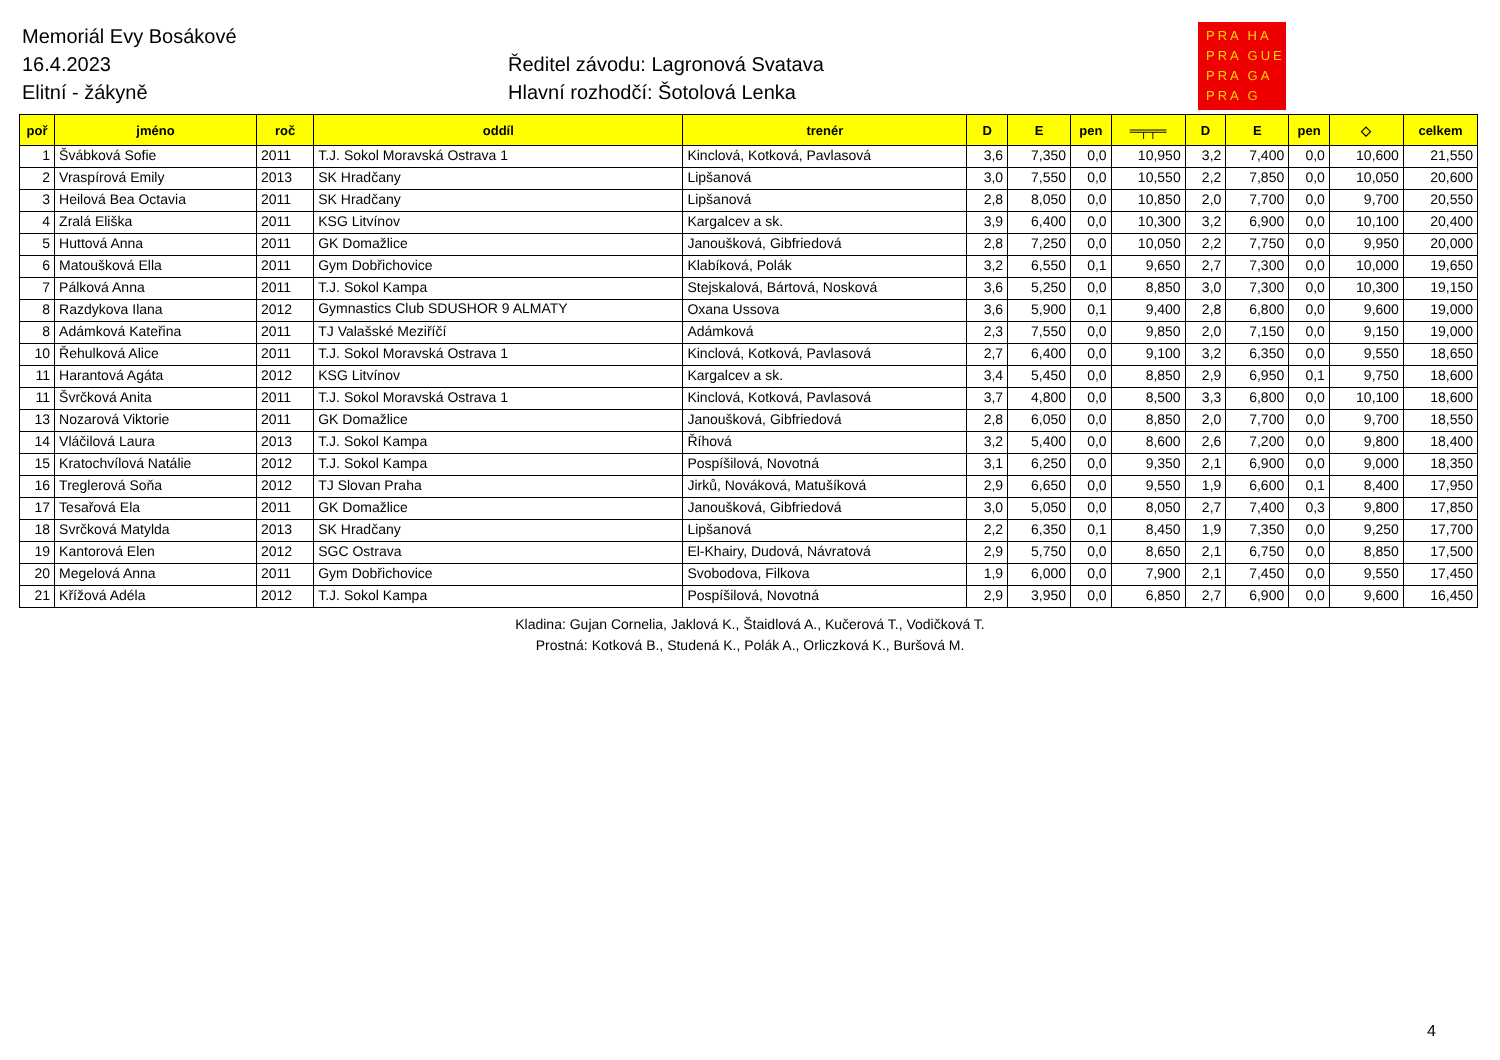Memoriál Evy Bosákové
16.4.2023
Elitní - žákyně
Ředitel závodu: Lagronová Svatava
Hlavní rozhodčí: Šotolová Lenka
PRA HA
PRA GUE
PRA GA
PRA G
| poř | jméno | roč | oddíl | trenér | D | E | pen | ═╤╤═ | D | E | pen | ◇ | celkem |
| --- | --- | --- | --- | --- | --- | --- | --- | --- | --- | --- | --- | --- | --- |
| 1 | Švábková Sofie | 2011 | T.J. Sokol Moravská Ostrava 1 | Kinclová, Kotková, Pavlasová | 3,6 | 7,350 | 0,0 | 10,950 | 3,2 | 7,400 | 0,0 | 10,600 | 21,550 |
| 2 | Vraspírová Emily | 2013 | SK Hradčany | Lipšanová | 3,0 | 7,550 | 0,0 | 10,550 | 2,2 | 7,850 | 0,0 | 10,050 | 20,600 |
| 3 | Heilová Bea Octavia | 2011 | SK Hradčany | Lipšanová | 2,8 | 8,050 | 0,0 | 10,850 | 2,0 | 7,700 | 0,0 | 9,700 | 20,550 |
| 4 | Zralá Eliška | 2011 | KSG Litvínov | Kargalcev a sk. | 3,9 | 6,400 | 0,0 | 10,300 | 3,2 | 6,900 | 0,0 | 10,100 | 20,400 |
| 5 | Huttová Anna | 2011 | GK Domažlice | Janoušková, Gibfriedová | 2,8 | 7,250 | 0,0 | 10,050 | 2,2 | 7,750 | 0,0 | 9,950 | 20,000 |
| 6 | Matoušková Ella | 2011 | Gym Dobřichovice | Klabíková, Polák | 3,2 | 6,550 | 0,1 | 9,650 | 2,7 | 7,300 | 0,0 | 10,000 | 19,650 |
| 7 | Pálková Anna | 2011 | T.J. Sokol Kampa | Stejskalová, Bártová, Nosková | 3,6 | 5,250 | 0,0 | 8,850 | 3,0 | 7,300 | 0,0 | 10,300 | 19,150 |
| 8 | Razdykova Ilana | 2012 | Gymnastics Club SDUSHOR 9 ALMATY | Oxana Ussova | 3,6 | 5,900 | 0,1 | 9,400 | 2,8 | 6,800 | 0,0 | 9,600 | 19,000 |
| 8 | Adámková Kateřina | 2011 | TJ Valašské Meziříčí | Adámková | 2,3 | 7,550 | 0,0 | 9,850 | 2,0 | 7,150 | 0,0 | 9,150 | 19,000 |
| 10 | Řehulková Alice | 2011 | T.J. Sokol Moravská Ostrava 1 | Kinclová, Kotková, Pavlasová | 2,7 | 6,400 | 0,0 | 9,100 | 3,2 | 6,350 | 0,0 | 9,550 | 18,650 |
| 11 | Harantová Agáta | 2012 | KSG Litvínov | Kargalcev a sk. | 3,4 | 5,450 | 0,0 | 8,850 | 2,9 | 6,950 | 0,1 | 9,750 | 18,600 |
| 11 | Švrčková Anita | 2011 | T.J. Sokol Moravská Ostrava 1 | Kinclová, Kotková, Pavlasová | 3,7 | 4,800 | 0,0 | 8,500 | 3,3 | 6,800 | 0,0 | 10,100 | 18,600 |
| 13 | Nozarová Viktorie | 2011 | GK Domažlice | Janoušková, Gibfriedová | 2,8 | 6,050 | 0,0 | 8,850 | 2,0 | 7,700 | 0,0 | 9,700 | 18,550 |
| 14 | Vláčilová Laura | 2013 | T.J. Sokol Kampa | Říhová | 3,2 | 5,400 | 0,0 | 8,600 | 2,6 | 7,200 | 0,0 | 9,800 | 18,400 |
| 15 | Kratochvílová Natálie | 2012 | T.J. Sokol Kampa | Pospíšilová, Novotná | 3,1 | 6,250 | 0,0 | 9,350 | 2,1 | 6,900 | 0,0 | 9,000 | 18,350 |
| 16 | Treglerová Soňa | 2012 | TJ Slovan Praha | Jirků, Nováková, Matušíková | 2,9 | 6,650 | 0,0 | 9,550 | 1,9 | 6,600 | 0,1 | 8,400 | 17,950 |
| 17 | Tesařová Ela | 2011 | GK Domažlice | Janoušková, Gibfriedová | 3,0 | 5,050 | 0,0 | 8,050 | 2,7 | 7,400 | 0,3 | 9,800 | 17,850 |
| 18 | Svrčková Matylda | 2013 | SK Hradčany | Lipšanová | 2,2 | 6,350 | 0,1 | 8,450 | 1,9 | 7,350 | 0,0 | 9,250 | 17,700 |
| 19 | Kantorová Elen | 2012 | SGC Ostrava | El-Khairy, Dudová, Návratová | 2,9 | 5,750 | 0,0 | 8,650 | 2,1 | 6,750 | 0,0 | 8,850 | 17,500 |
| 20 | Megelová Anna | 2011 | Gym Dobřichovice | Svobodova, Filkova | 1,9 | 6,000 | 0,0 | 7,900 | 2,1 | 7,450 | 0,0 | 9,550 | 17,450 |
| 21 | Křížová Adéla | 2012 | T.J. Sokol Kampa | Pospíšilová, Novotná | 2,9 | 3,950 | 0,0 | 6,850 | 2,7 | 6,900 | 0,0 | 9,600 | 16,450 |
Kladina: Gujan Cornelia, Jaklová K., Štaidlová A., Kučerová T., Vodičková T.
Prostná: Kotková B., Studená K., Polák A., Orliczková K., Buršová M.
4